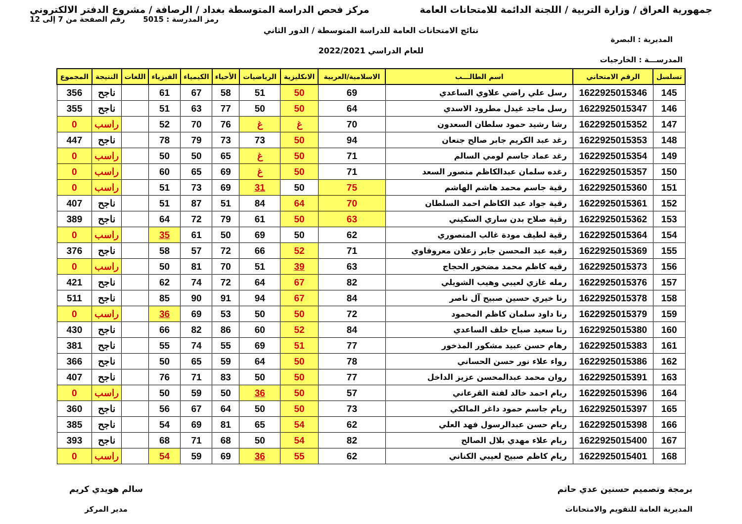جمهورية العراق / وزارة التربية / اللجنة الدائمة للامتحانات العامة
مركز فحص الدراسة المتوسطة بغداد / الرصافة / مشروع الدفتر الالكتروني
رمز المدرسة : 5015 رقم الصفحة من 7 إلى 12
نتائج الامتحانات العامة للدراسة المتوسطة / الدور الثاني
المديرية : البصرة
للعام الدراسي 2022/2021
المدرســـة : الخارجيات
| تسلسل | الرقم الامتحاني | اسم الطالـــب | الاسلامية/العربية | الانكليزية | الرياضيات | الأحياء | الكيمياء | الفيزياء | اللغات | النتيجة | المجموع |
| --- | --- | --- | --- | --- | --- | --- | --- | --- | --- | --- | --- |
| 145 | 1622925015346 | رسل علي راضي علاوي الساعدي | 69 | 50 | 51 | 58 | 67 | 61 | | ناجح | 356 |
| 146 | 1622925015347 | رسل ماجد غيدل مطرود الاسدي | 64 | 50 | 50 | 77 | 63 | 51 | | ناجح | 355 |
| 147 | 1622925015352 | رشا رشيد حمود سلطان السعدون | 70 | غ | غ | 76 | 70 | 52 | | راسب | 0 |
| 148 | 1622925015353 | رغد عبد الكريم جابر صالح جنعان | 94 | 50 | 73 | 73 | 79 | 78 | | ناجح | 447 |
| 149 | 1622925015354 | رغد عماد جاسم لومي السالم | 71 | 50 | غ | 65 | 50 | 50 | | راسب | 0 |
| 150 | 1622925015357 | رغده سلمان عبدالكاظم منصور السعد | 71 | 50 | غ | 69 | 65 | 60 | | راسب | 0 |
| 151 | 1622925015360 | رقية جاسم محمد هاشم الهاشم | 75 | 50 | 31 | 69 | 73 | 51 | | راسب | 0 |
| 152 | 1622925015361 | رقية جواد عبد الكاظم احمد السلطان | 70 | 64 | 84 | 51 | 87 | 51 | | ناجح | 407 |
| 153 | 1622925015362 | رقية صلاح بدن ساري السكيني | 63 | 50 | 61 | 79 | 72 | 64 | | ناجح | 389 |
| 154 | 1622925015364 | رقية لطيف مودة غالب المنصوري | 62 | 50 | 69 | 50 | 61 | 35 | | راسب | 0 |
| 155 | 1622925015369 | رقيه عبد المحسن جابر زعلان معروفاوي | 71 | 52 | 66 | 72 | 57 | 58 | | ناجح | 376 |
| 156 | 1622925015373 | رقيه كاظم محمد مضخور الحجاج | 63 | 39 | 51 | 70 | 81 | 50 | | راسب | 0 |
| 157 | 1622925015376 | رمله غازي لعيبي وهيب الشويلي | 82 | 67 | 64 | 72 | 74 | 62 | | ناجح | 421 |
| 158 | 1622925015378 | رنا خيري حسين صبيح آل ناصر | 84 | 67 | 94 | 91 | 90 | 85 | | ناجح | 511 |
| 159 | 1622925015379 | رنا داود سلمان كاظم المحمود | 72 | 50 | 50 | 53 | 69 | 36 | | راسب | 0 |
| 160 | 1622925015380 | رنا سعيد صباح خلف الساعدي | 84 | 52 | 60 | 86 | 82 | 66 | | ناجح | 430 |
| 161 | 1622925015383 | رهام حسن عبيد مشكور المذخور | 77 | 51 | 69 | 55 | 74 | 55 | | ناجح | 381 |
| 162 | 1622925015386 | رواء علاء نور حسن الحساني | 78 | 50 | 64 | 59 | 65 | 50 | | ناجح | 366 |
| 163 | 1622925015391 | روان محمد عبدالمحسن عزيز الداخل | 77 | 50 | 50 | 83 | 71 | 76 | | ناجح | 407 |
| 164 | 1622925015396 | ريام احمد خالد لفتة القرعاني | 57 | 50 | 36 | 50 | 59 | 50 | | راسب | 0 |
| 165 | 1622925015397 | ريام جاسم حمود داغر المالكي | 73 | 50 | 50 | 64 | 67 | 56 | | ناجح | 360 |
| 166 | 1622925015398 | ريام حسن عبدالرسول فهد العلي | 62 | 54 | 65 | 81 | 69 | 54 | | ناجح | 385 |
| 167 | 1622925015400 | ريام علاء مهدي بلال الصالح | 82 | 54 | 50 | 68 | 71 | 68 | | ناجح | 393 |
| 168 | 1622925015401 | ريام كاظم صبيح لعيبي الكناني | 62 | 55 | 36 | 69 | 59 | 54 | | راسب | 0 |
برمجة وتصميم حسنين عدي حاتم
المديرية العامة للتقويم والامتحانات
سالم هويدي كريم
مدير المركز